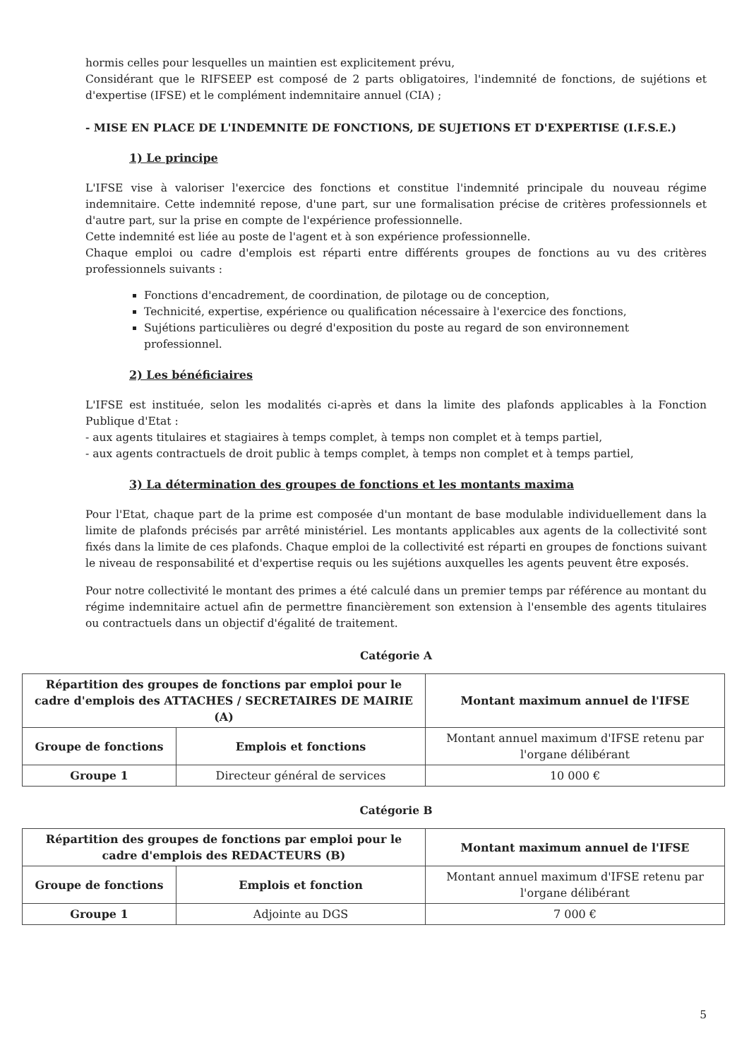hormis celles pour lesquelles un maintien est explicitement prévu,
Considérant que le RIFSEEP est composé de 2 parts obligatoires, l'indemnité de fonctions, de sujétions et d'expertise (IFSE) et le complément indemnitaire annuel (CIA) ;
- MISE EN PLACE DE L'INDEMNITE DE FONCTIONS, DE SUJETIONS ET D'EXPERTISE (I.F.S.E.)
1) Le principe
L'IFSE vise à valoriser l'exercice des fonctions et constitue l'indemnité principale du nouveau régime indemnitaire. Cette indemnité repose, d'une part, sur une formalisation précise de critères professionnels et d'autre part, sur la prise en compte de l'expérience professionnelle.
Cette indemnité est liée au poste de l'agent et à son expérience professionnelle.
Chaque emploi ou cadre d'emplois est réparti entre différents groupes de fonctions au vu des critères professionnels suivants :
Fonctions d'encadrement, de coordination, de pilotage ou de conception,
Technicité, expertise, expérience ou qualification nécessaire à l'exercice des fonctions,
Sujétions particulières ou degré d'exposition du poste au regard de son environnement professionnel.
2) Les bénéficiaires
L'IFSE est instituée, selon les modalités ci-après et dans la limite des plafonds applicables à la Fonction Publique d'Etat :
- aux agents titulaires et stagiaires à temps complet, à temps non complet et à temps partiel,
- aux agents contractuels de droit public à temps complet, à temps non complet et à temps partiel,
3) La détermination des groupes de fonctions et les montants maxima
Pour l'Etat, chaque part de la prime est composée d'un montant de base modulable individuellement dans la limite de plafonds précisés par arrêté ministériel. Les montants applicables aux agents de la collectivité sont fixés dans la limite de ces plafonds. Chaque emploi de la collectivité est réparti en groupes de fonctions suivant le niveau de responsabilité et d'expertise requis ou les sujétions auxquelles les agents peuvent être exposés.
Pour notre collectivité le montant des primes a été calculé dans un premier temps par référence au montant du régime indemnitaire actuel afin de permettre financièrement son extension à l'ensemble des agents titulaires ou contractuels dans un objectif d'égalité de traitement.
Catégorie A
| Répartition des groupes de fonctions par emploi pour le cadre d'emplois des ATTACHES / SECRETAIRES DE MAIRIE (A) | | Montant maximum annuel de l'IFSE |
| --- | --- | --- |
| Groupe de fonctions | Emplois et fonctions | Montant annuel maximum d'IFSE retenu par l'organe délibérant |
| Groupe 1 | Directeur général de services | 10 000 € |
Catégorie B
| Répartition des groupes de fonctions par emploi pour le cadre d'emplois des REDACTEURS (B) | | Montant maximum annuel de l'IFSE |
| --- | --- | --- |
| Groupe de fonctions | Emplois et fonction | Montant annuel maximum d'IFSE retenu par l'organe délibérant |
| Groupe 1 | Adjointe au DGS | 7 000 € |
5